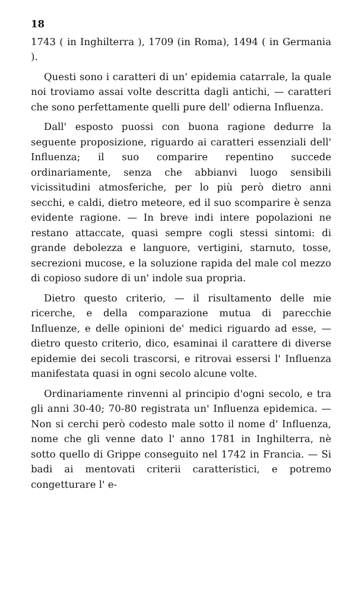18
1743 ( in Inghilterra ), 1709 (in Roma), 1494 ( in Germania ).
Questi sono i caratteri di un' epidemia catarrale, la quale noi troviamo assai volte descritta dagli antichi, — caratteri che sono perfettamente quelli pure dell' odierna Influenza.
Dall' esposto puossi con buona ragione dedurre la seguente proposizione, riguardo ai caratteri essenziali dell' Influenza; il suo comparire repentino succede ordinariamente, senza che abbianvi luogo sensibili vicissitudini atmosferiche, per lo più però dietro anni secchi, e caldi, dietro meteore, ed il suo scomparire è senza evidente ragione. — In breve indi intere popolazioni ne restano attaccate, quasi sempre cogli stessi sintomi: di grande debolezza e languore, vertigini, starnuto, tosse, secrezioni mucose, e la soluzione rapida del male col mezzo di copioso sudore di un' indole sua propria.
Dietro questo criterio, — il risultamento delle mie ricerche, e della comparazione mutua di parecchie Influenze, e delle opinioni de' medici riguardo ad esse, — dietro questo criterio, dico, esaminai il carattere di diverse epidemie dei secoli trascorsi, e ritrovai essersi l' Influenza manifestata quasi in ogni secolo alcune volte.
Ordinariamente rinvenni al principio d'ogni secolo, e tra gli anni 30-40; 70-80 registrata un' Influenza epidemica. — Non si cerchi però codesto male sotto il nome d' Influenza, nome che gli venne dato l' anno 1781 in Inghilterra, nè sotto quello di Grippe conseguito nel 1742 in Francia. — Si badi ai mentovati criterii caratteristici, e potremo congetturare l' e-